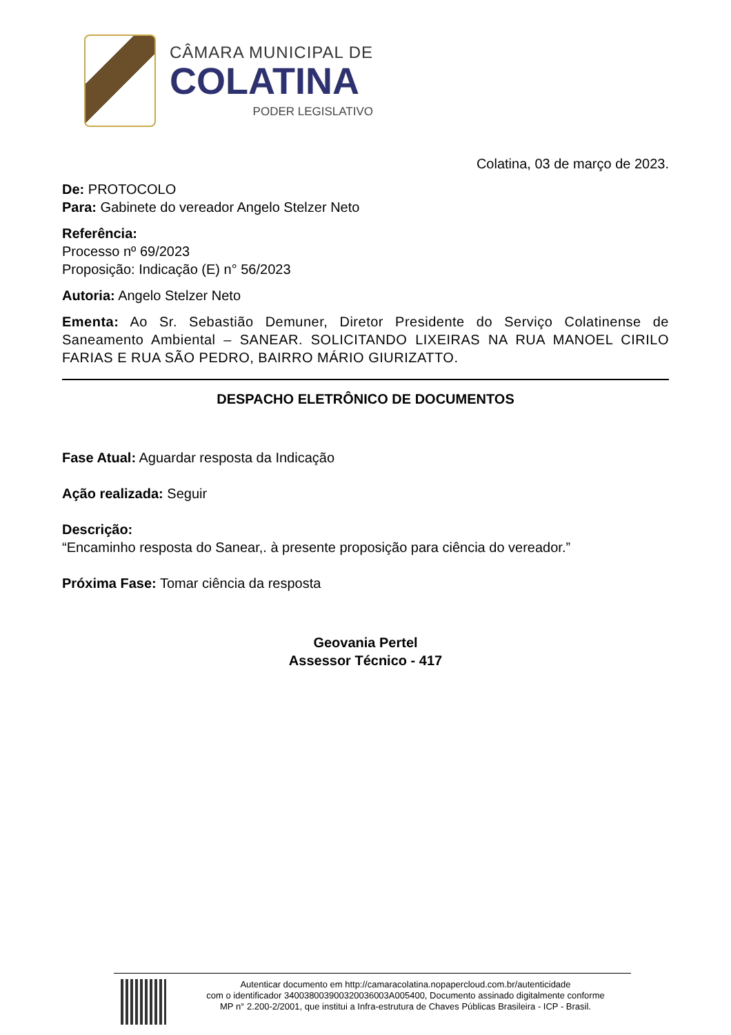CÂMARA MUNICIPAL DE
COLATINA
PODER LEGISLATIVO
Colatina, 03 de março de 2023.
De: PROTOCOLO
Para: Gabinete do vereador Angelo Stelzer Neto
Referência:
Processo nº 69/2023
Proposição: Indicação (E) n° 56/2023
Autoria: Angelo Stelzer Neto
Ementa: Ao Sr. Sebastião Demuner, Diretor Presidente do Serviço Colatinense de Saneamento Ambiental – SANEAR. SOLICITANDO LIXEIRAS NA RUA MANOEL CIRILO FARIAS E RUA SÃO PEDRO, BAIRRO MÁRIO GIURIZATTO.
DESPACHO ELETRÔNICO DE DOCUMENTOS
Fase Atual: Aguardar resposta da Indicação
Ação realizada: Seguir
Descrição:
“Encaminho resposta do Sanear,. à presente proposição para ciência do vereador.”
Próxima Fase: Tomar ciência da resposta
Geovania Pertel
Assessor Técnico - 417
Autenticar documento em http://camaracolatina.nopapercloud.com.br/autenticidade
com o identificador 340038003900320036003A005400, Documento assinado digitalmente conforme
MP n° 2.200-2/2001, que institui a Infra-estrutura de Chaves Públicas Brasileira - ICP - Brasil.